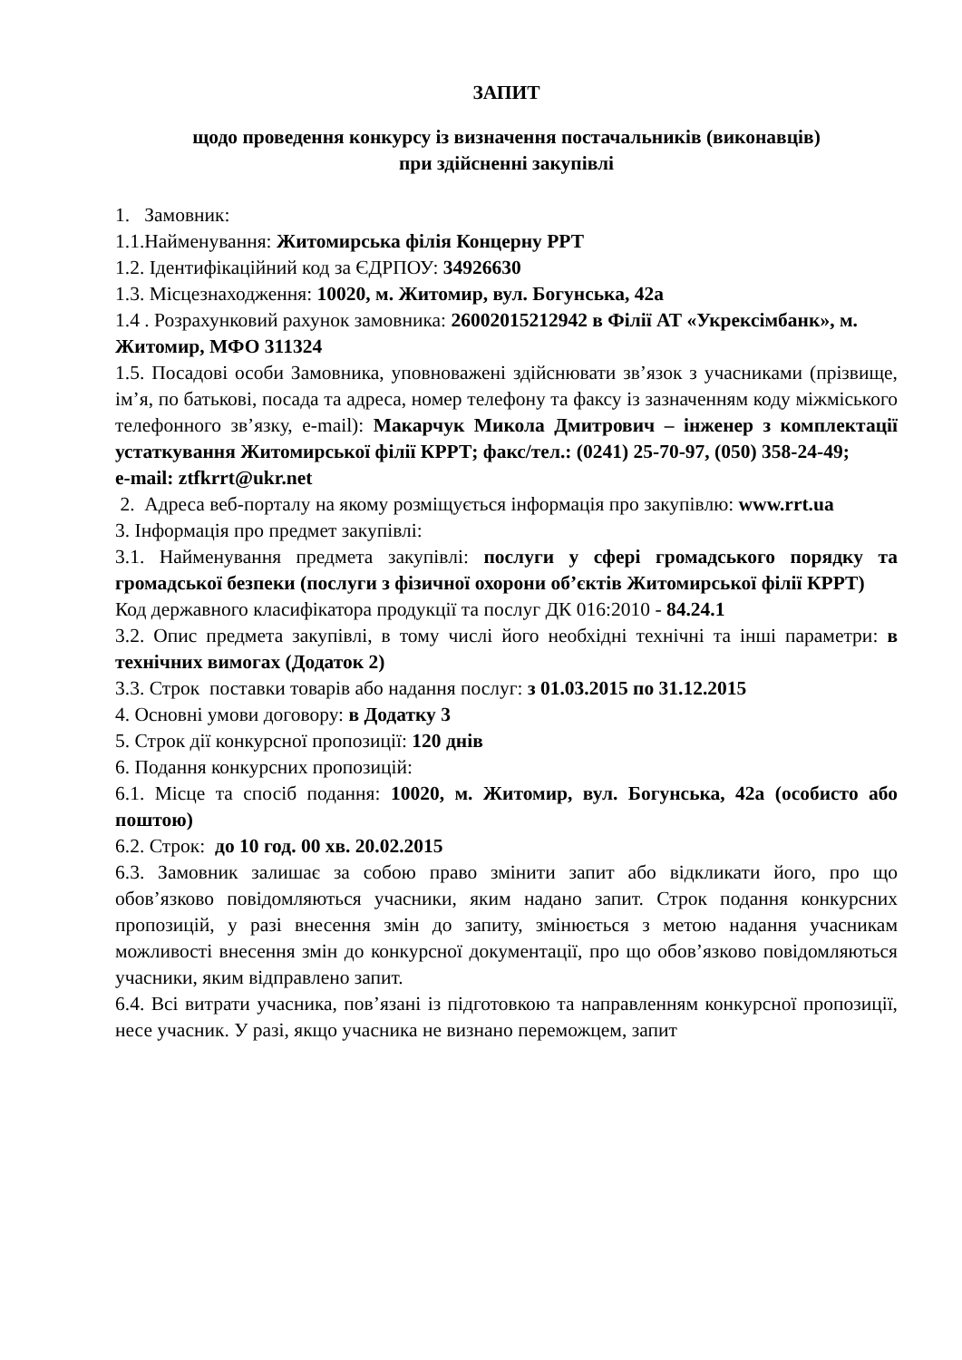ЗАПИТ
щодо проведення конкурсу із визначення постачальників (виконавців)
при здійсненні закупівлі
1. Замовник:
1.1.Найменування: Житомирська філія Концерну РРТ
1.2. Ідентифікаційний код за ЄДРПОУ: 34926630
1.3. Місцезнаходження: 10020, м. Житомир, вул. Богунська, 42а
1.4 . Розрахунковий рахунок замовника: 26002015212942 в Філії АТ «Укрексімбанк», м. Житомир, МФО 311324
1.5. Посадові особи Замовника, уповноважені здійснювати зв’язок з учасниками (прізвище, ім’я, по батькові, посада та адреса, номер телефону та факсу із зазначенням коду міжміського телефонного зв’язку, e-mail): Макарчук Микола Дмитрович – інженер з комплектації устаткування Житомирської філії КРРТ; факс/тел.: (0241) 25-70-97, (050) 358-24-49;
e-mail: ztfkrrt@ukr.net
2. Адреса веб-порталу на якому розміщується інформація про закупівлю: www.rrt.ua
3. Інформація про предмет закупівлі:
3.1. Найменування предмета закупівлі: послуги у сфері громадського порядку та громадської безпеки (послуги з фізичної охорони об’єктів Житомирської філії КРРТ)
Код державного класифікатора продукції та послуг ДК 016:2010 - 84.24.1
3.2. Опис предмета закупівлі, в тому числі його необхідні технічні та інші параметри: в технічних вимогах (Додаток 2)
3.3. Строк поставки товарів або надання послуг: з 01.03.2015 по 31.12.2015
4. Основні умови договору: в Додатку 3
5. Строк дії конкурсної пропозиції: 120 днів
6. Подання конкурсних пропозицій:
6.1. Місце та спосіб подання: 10020, м. Житомир, вул. Богунська, 42а (особисто або поштою)
6.2. Строк: до 10 год. 00 хв. 20.02.2015
6.3. Замовник залишає за собою право змінити запит або відкликати його, про що обов’язково повідомляються учасники, яким надано запит. Строк подання конкурсних пропозицій, у разі внесення змін до запиту, змінюється з метою надання учасникам можливості внесення змін до конкурсної документації, про що обов’язково повідомляються учасники, яким відправлено запит.
6.4. Всі витрати учасника, пов’язані із підготовкою та направленням конкурсної пропозиції, несе учасник. У разі, якщо учасника не визнано переможцем, запит